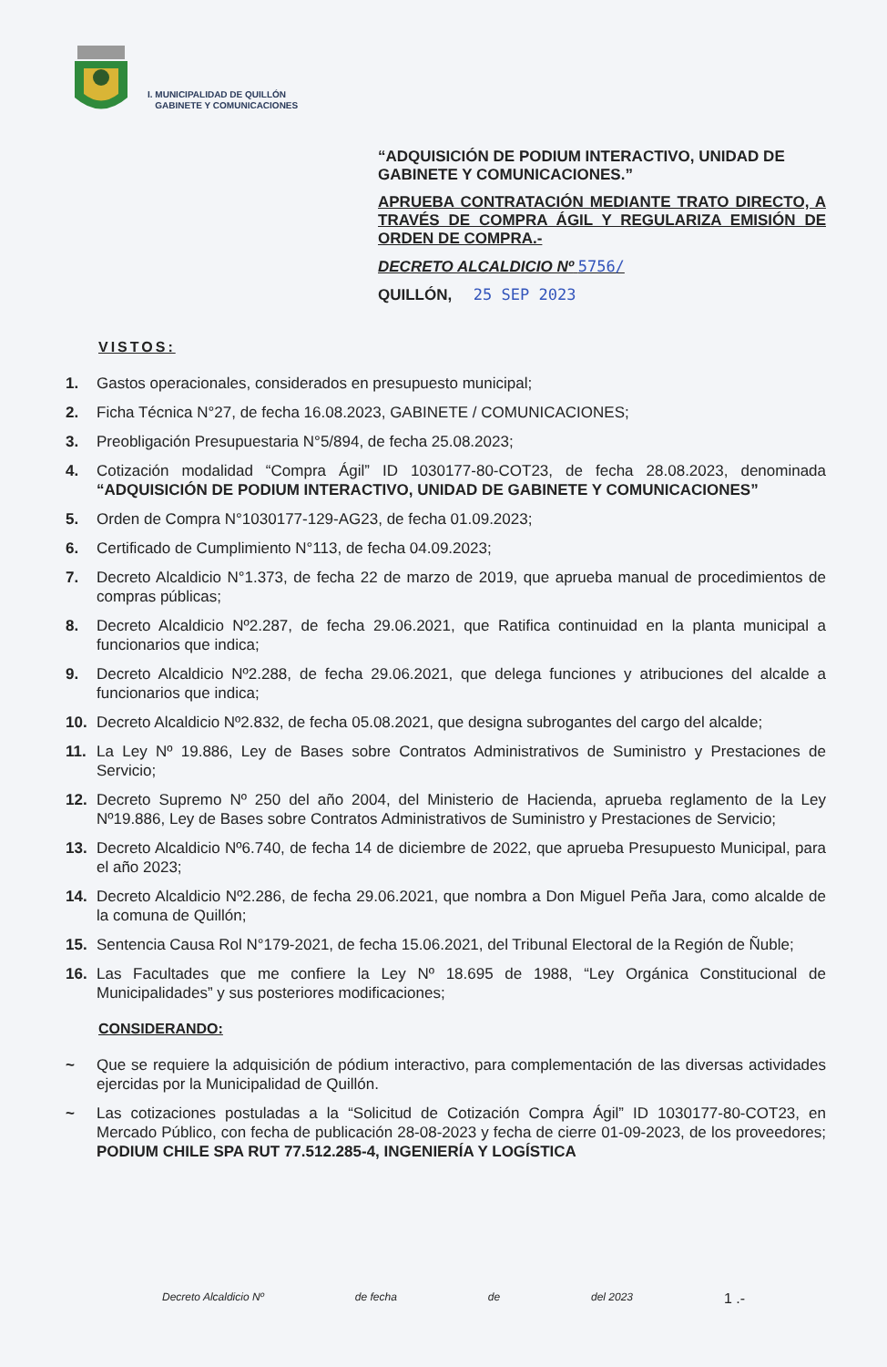I. MUNICIPALIDAD DE QUILLÓN
GABINETE Y COMUNICACIONES
“ADQUISICIÓN DE PODIUM INTERACTIVO, UNIDAD DE GABINETE Y COMUNICACIONES.”
APRUEBA CONTRATACIÓN MEDIANTE TRATO DIRECTO, A TRAVÉS DE COMPRA ÁGIL Y REGULARIZA EMISIÓN DE ORDEN DE COMPRA.-
DECRETO ALCALDICIO Nº 5756/
QUILLÓN, 25 SEP 2023
VISTOS:
1. Gastos operacionales, considerados en presupuesto municipal;
2. Ficha Técnica N°27, de fecha 16.08.2023, GABINETE / COMUNICACIONES;
3. Preobligación Presupuestaria N°5/894, de fecha 25.08.2023;
4. Cotización modalidad “Compra Ágil” ID 1030177-80-COT23, de fecha 28.08.2023, denominada “ADQUISICIÓN DE PODIUM INTERACTIVO, UNIDAD DE GABINETE Y COMUNICACIONES”
5. Orden de Compra N°1030177-129-AG23, de fecha 01.09.2023;
6. Certificado de Cumplimiento N°113, de fecha 04.09.2023;
7. Decreto Alcaldicio N°1.373, de fecha 22 de marzo de 2019, que aprueba manual de procedimientos de compras públicas;
8. Decreto Alcaldicio Nº2.287, de fecha 29.06.2021, que Ratifica continuidad en la planta municipal a funcionarios que indica;
9. Decreto Alcaldicio Nº2.288, de fecha 29.06.2021, que delega funciones y atribuciones del alcalde a funcionarios que indica;
10. Decreto Alcaldicio Nº2.832, de fecha 05.08.2021, que designa subrogantes del cargo del alcalde;
11. La Ley Nº 19.886, Ley de Bases sobre Contratos Administrativos de Suministro y Prestaciones de Servicio;
12. Decreto Supremo Nº 250 del año 2004, del Ministerio de Hacienda, aprueba reglamento de la Ley Nº19.886, Ley de Bases sobre Contratos Administrativos de Suministro y Prestaciones de Servicio;
13. Decreto Alcaldicio Nº6.740, de fecha 14 de diciembre de 2022, que aprueba Presupuesto Municipal, para el año 2023;
14. Decreto Alcaldicio Nº2.286, de fecha 29.06.2021, que nombra a Don Miguel Peña Jara, como alcalde de la comuna de Quillón;
15. Sentencia Causa Rol N°179-2021, de fecha 15.06.2021, del Tribunal Electoral de la Región de Ñuble;
16. Las Facultades que me confiere la Ley Nº 18.695 de 1988, “Ley Orgánica Constitucional de Municipalidades” y sus posteriores modificaciones;
CONSIDERANDO:
~ Que se requiere la adquisición de pódium interactivo, para complementación de las diversas actividades ejercidas por la Municipalidad de Quillón.
~ Las cotizaciones postuladas a la “Solicitud de Cotización Compra Ágil” ID 1030177-80-COT23, en Mercado Público, con fecha de publicación 28-08-2023 y fecha de cierre 01-09-2023, de los proveedores; PODIUM CHILE SPA RUT 77.512.285-4, INGENIERÍA Y LOGÍSTICA
Decreto Alcaldicio Nº de fecha de del 2023 1 .-